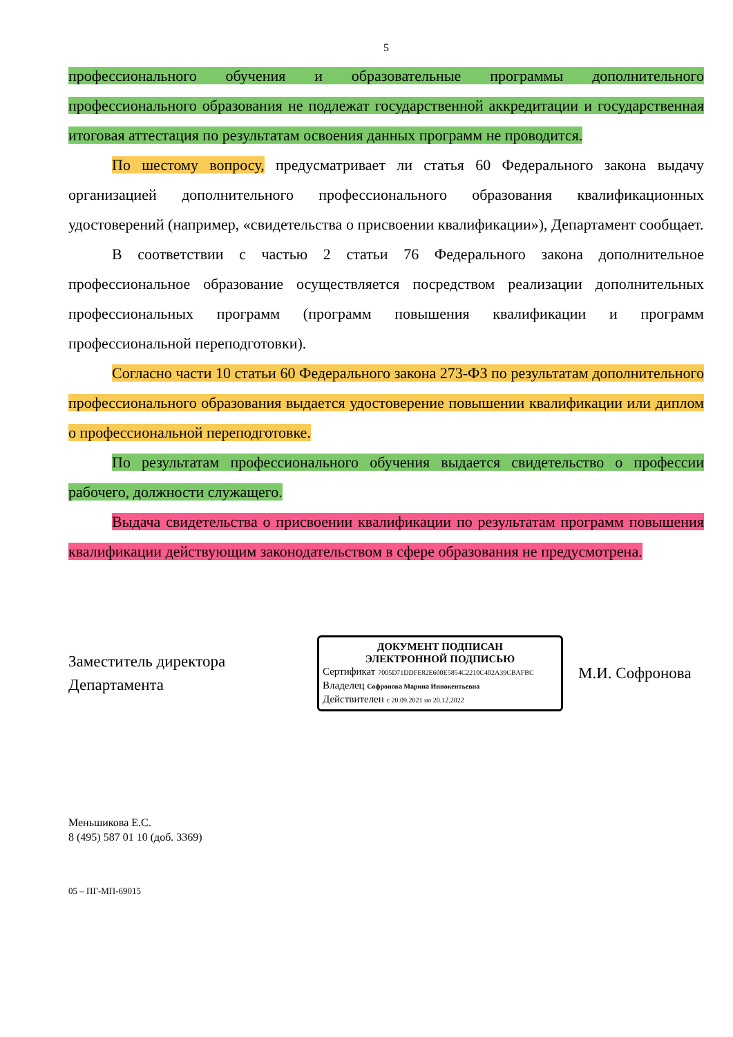5
профессионального обучения и образовательные программы дополнительного профессионального образования не подлежат государственной аккредитации и государственная итоговая аттестация по результатам освоения данных программ не проводится.
По шестому вопросу, предусматривает ли статья 60 Федерального закона выдачу организацией дополнительного профессионального образования квалификационных удостоверений (например, «свидетельства о присвоении квалификации»), Департамент сообщает.
В соответствии с частью 2 статьи 76 Федерального закона дополнительное профессиональное образование осуществляется посредством реализации дополнительных профессиональных программ (программ повышения квалификации и программ профессиональной переподготовки).
Согласно части 10 статьи 60 Федерального закона 273-ФЗ по результатам дополнительного профессионального образования выдается удостоверение повышении квалификации или диплом о профессиональной переподготовке.
По результатам профессионального обучения выдается свидетельство о профессии рабочего, должности служащего.
Выдача свидетельства о присвоении квалификации по результатам программ повышения квалификации действующим законодательством в сфере образования не предусмотрена.
Заместитель директора
Департамента
ДОКУМЕНТ ПОДПИСАН
ЭЛЕКТРОННОЙ ПОДПИСЬЮ
Сертификат 7005D71DDFE82E600E5854C2210C402A39CBAFBC
Владелец Софронова Марина Иннокентьевна
Действителен с 20.09.2021 по 20.12.2022
М.И. Софронова
Меньшикова Е.С.
8 (495) 587 01 10 (доб. 3369)
05 – ПГ-МП-69015